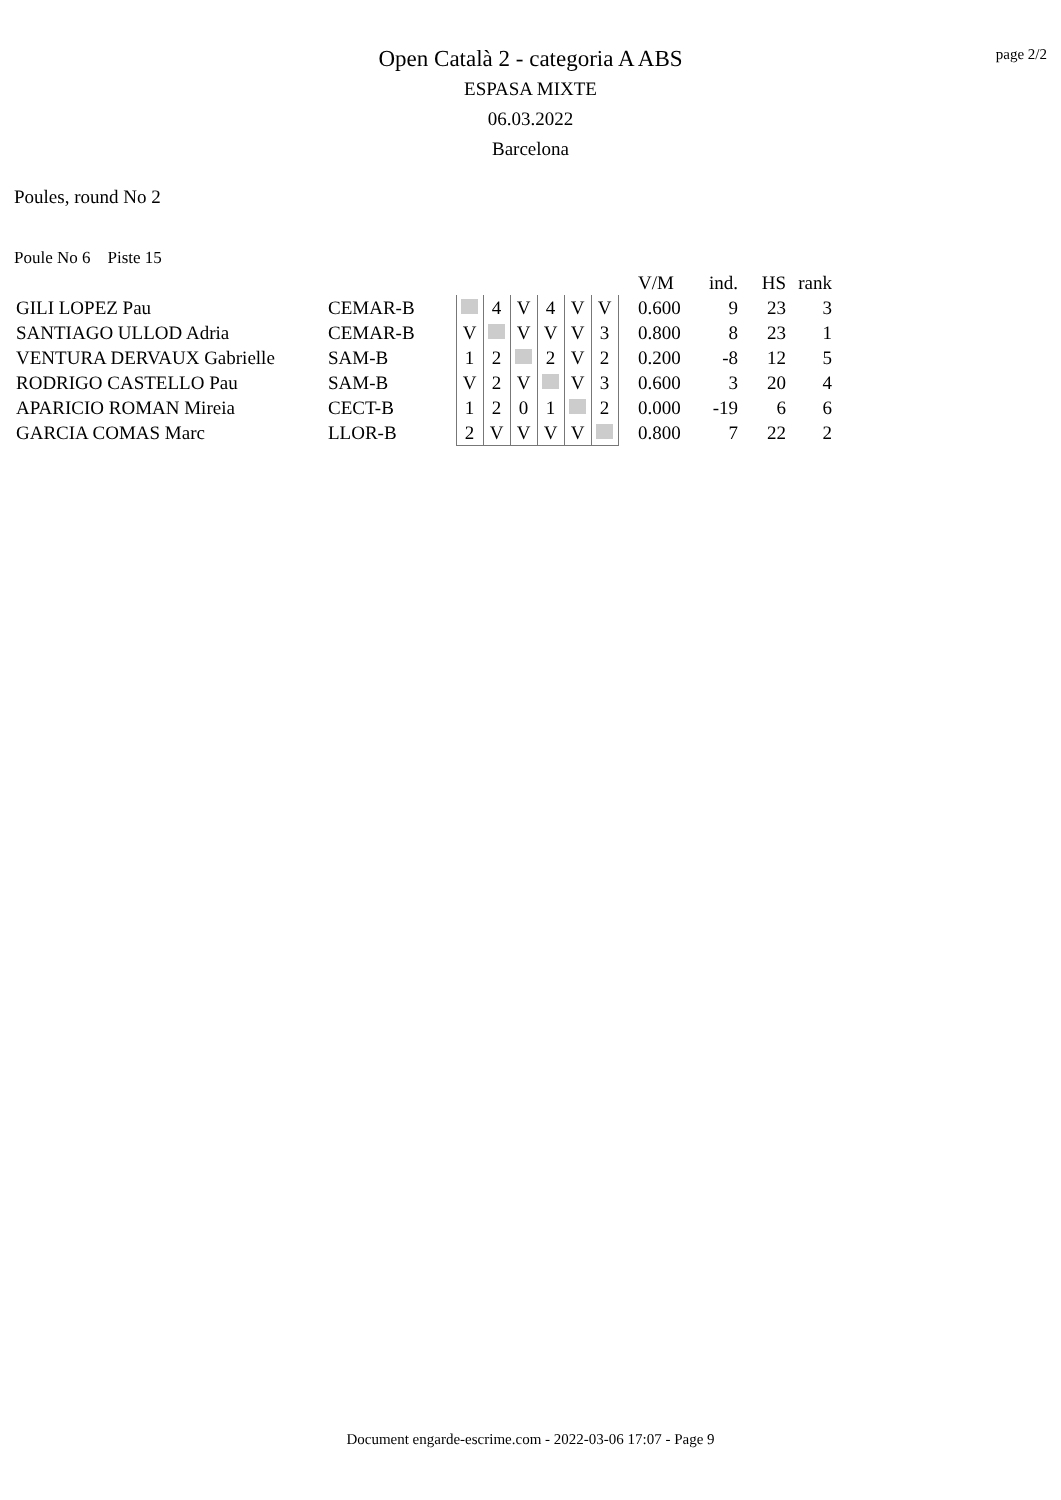page 2/2
Open Català 2 - categoria A ABS
ESPASA MIXTE
06.03.2022
Barcelona
Poules, round No 2
Poule No 6 Piste 15
| | | | | | | | | | | V/M | ind. | HS | rank |
| --- | --- | --- | --- | --- | --- | --- | --- | --- | --- | --- | --- | --- | --- |
| GILI LOPEZ Pau | CEMAR-B | | | 4 | V | 4 | V | V | | 0.600 | 9 | 23 | 3 |
| SANTIAGO ULLOD Adria | CEMAR-B | | V | | V | V | V | 3 | | 0.800 | 8 | 23 | 1 |
| VENTURA DERVAUX Gabrielle | SAM-B | | 1 | 2 | | 2 | V | 2 | | 0.200 | -8 | 12 | 5 |
| RODRIGO CASTELLO Pau | SAM-B | | V | 2 | V | | V | 3 | | 0.600 | 3 | 20 | 4 |
| APARICIO ROMAN Mireia | CECT-B | | 1 | 2 | 0 | 1 | | 2 | | 0.000 | -19 | 6 | 6 |
| GARCIA COMAS Marc | LLOR-B | | 2 | V | V | V | V | | | 0.800 | 7 | 22 | 2 |
Document engarde-escrime.com - 2022-03-06 17:07 - Page 9